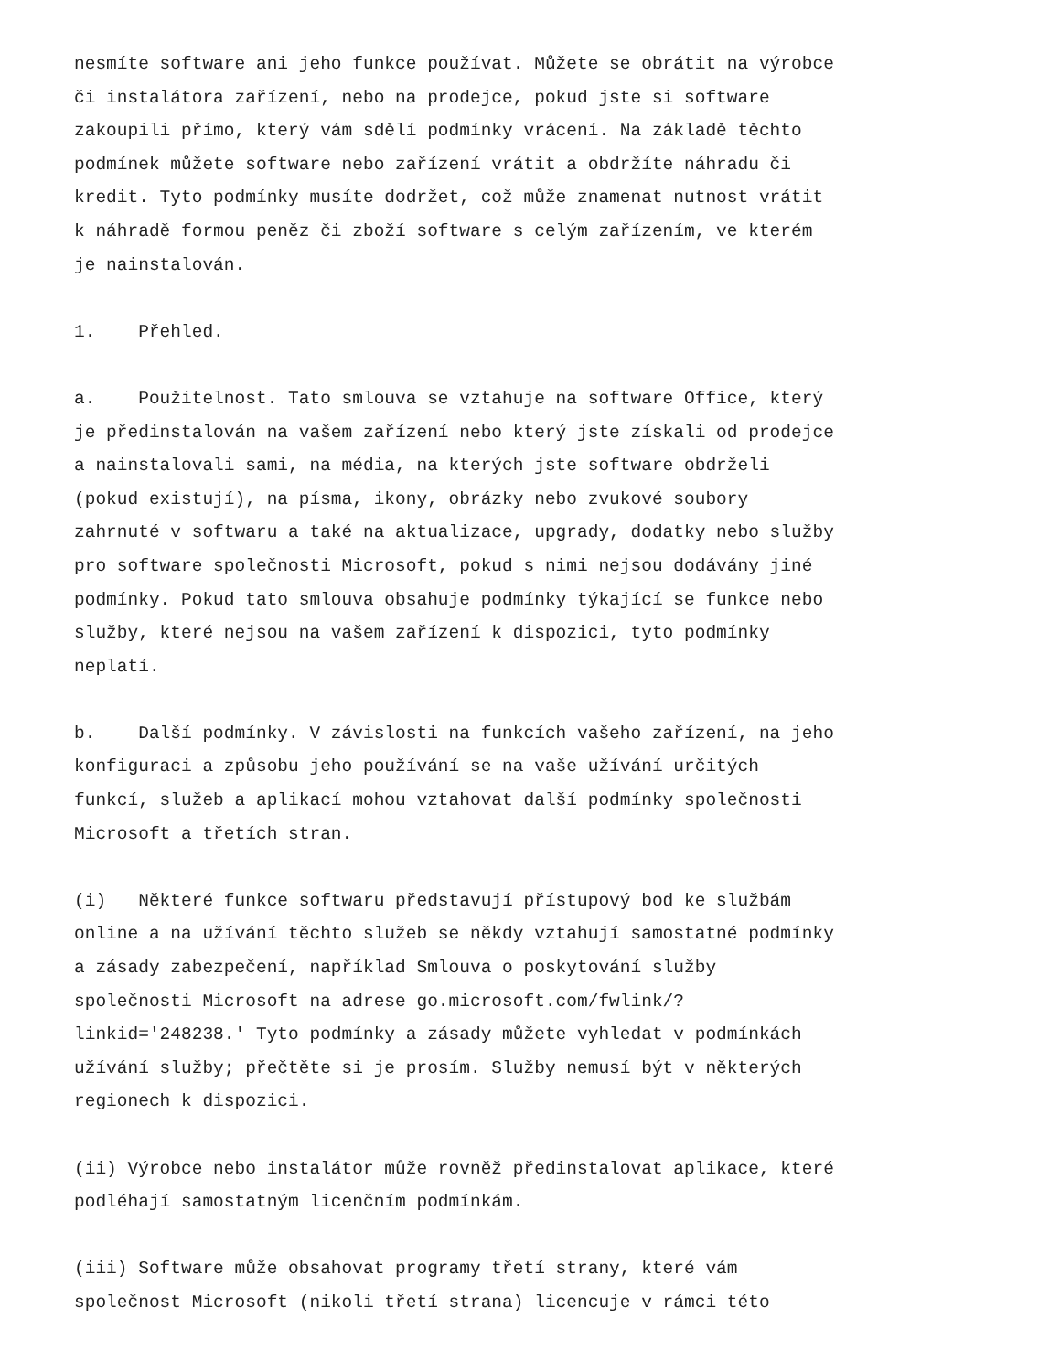nesmíte software ani jeho funkce používat. Můžete se obrátit na výrobce či instalátora zařízení, nebo na prodejce, pokud jste si software zakoupili přímo, který vám sdělí podmínky vrácení. Na základě těchto podmínek můžete software nebo zařízení vrátit a obdržíte náhradu či kredit. Tyto podmínky musíte dodržet, což může znamenat nutnost vrátit k náhradě formou peněz či zboží software s celým zařízením, ve kterém je nainstalován.
1. Přehled.
a. Použitelnost. Tato smlouva se vztahuje na software Office, který je předinstalován na vašem zařízení nebo který jste získali od prodejce a nainstalovali sami, na média, na kterých jste software obdrželi (pokud existují), na písma, ikony, obrázky nebo zvukové soubory zahrnuté v softwaru a také na aktualizace, upgrady, dodatky nebo služby pro software společnosti Microsoft, pokud s nimi nejsou dodávány jiné podmínky. Pokud tato smlouva obsahuje podmínky týkající se funkce nebo služby, které nejsou na vašem zařízení k dispozici, tyto podmínky neplatí.
b. Další podmínky. V závislosti na funkcích vašeho zařízení, na jeho konfiguraci a způsobu jeho používání se na vaše užívání určitých funkcí, služeb a aplikací mohou vztahovat další podmínky společnosti Microsoft a třetích stran.
(i) Některé funkce softwaru představují přístupový bod ke službám online a na užívání těchto služeb se někdy vztahují samostatné podmínky a zásady zabezpečení, například Smlouva o poskytování služby společnosti Microsoft na adrese go.microsoft.com/fwlink/? linkid='248238.' Tyto podmínky a zásady můžete vyhledat v podmínkách užívání služby; přečtěte si je prosím. Služby nemusí být v některých regionech k dispozici.
(ii) Výrobce nebo instalátor může rovněž předinstalovat aplikace, které podléhají samostatným licenčním podmínkám.
(iii) Software může obsahovat programy třetí strany, které vám společnost Microsoft (nikoli třetí strana) licencuje v rámci této